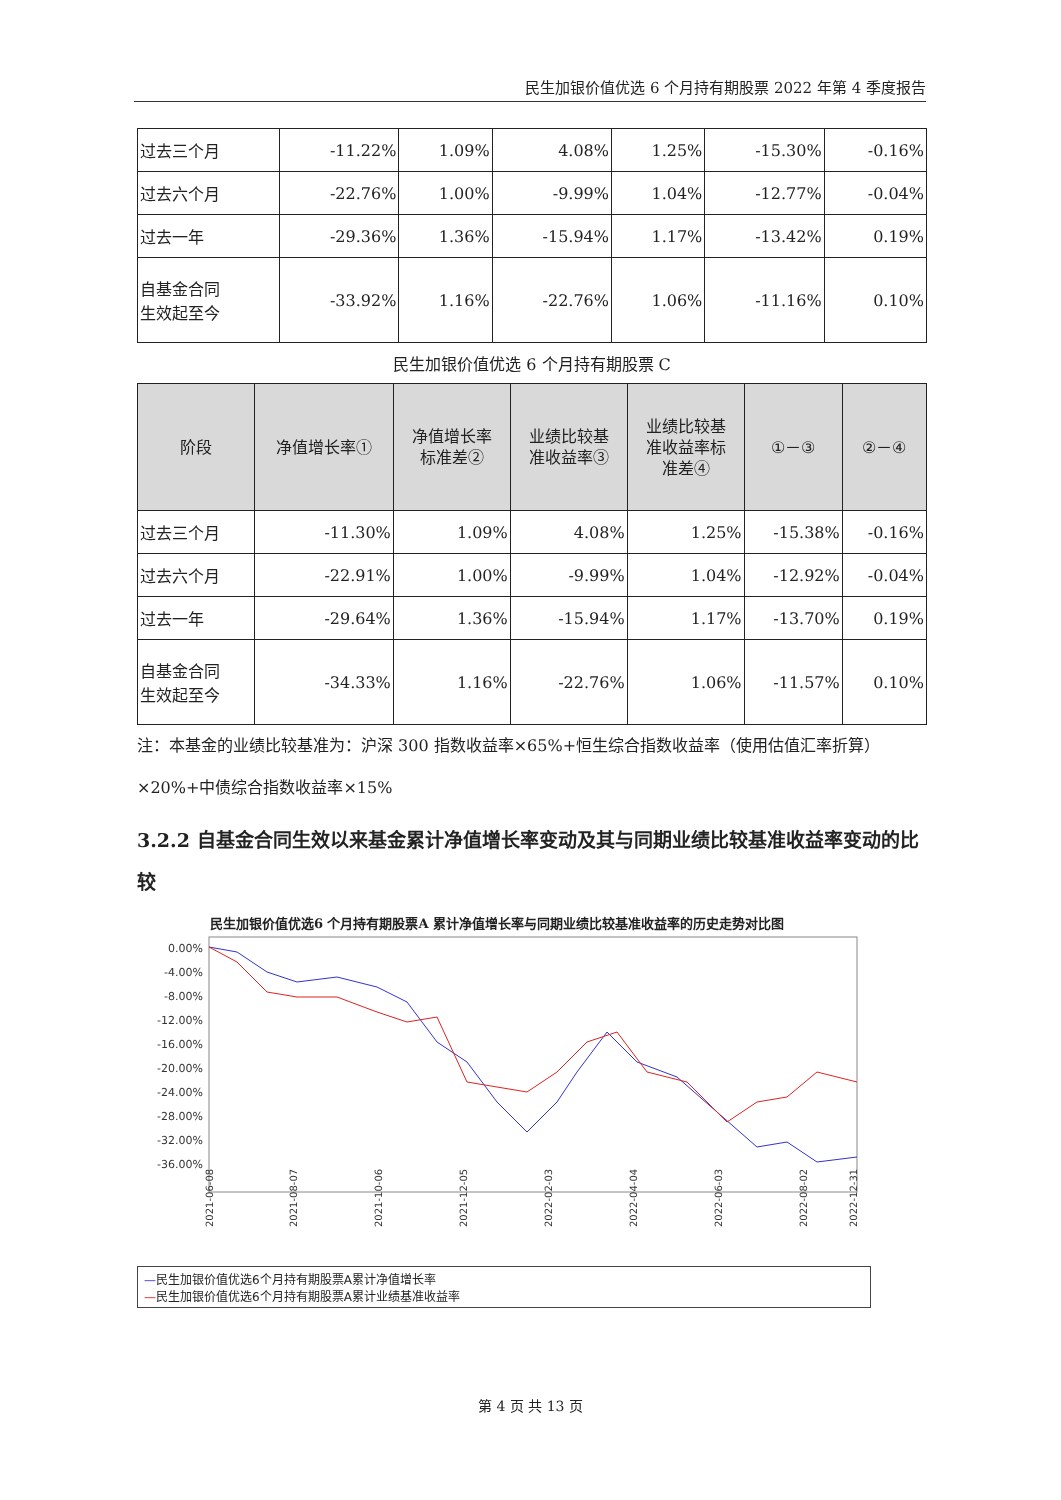民生加银价值优选 6 个月持有期股票 2022 年第 4 季度报告
| 过去三个月 | -11.22% | 1.09% | 4.08% | 1.25% | -15.30% | -0.16% |
| 过去六个月 | -22.76% | 1.00% | -9.99% | 1.04% | -12.77% | -0.04% |
| 过去一年 | -29.36% | 1.36% | -15.94% | 1.17% | -13.42% | 0.19% |
| 自基金合同 生效起至今 | -33.92% | 1.16% | -22.76% | 1.06% | -11.16% | 0.10% |
民生加银价值优选 6 个月持有期股票 C
| 阶段 | 净值增长率① | 净值增长率 标准差② | 业绩比较基 准收益率③ | 业绩比较基 准收益率标 准差④ | ①－③ | ②－④ |
| --- | --- | --- | --- | --- | --- | --- |
| 过去三个月 | -11.30% | 1.09% | 4.08% | 1.25% | -15.38% | -0.16% |
| 过去六个月 | -22.91% | 1.00% | -9.99% | 1.04% | -12.92% | -0.04% |
| 过去一年 | -29.64% | 1.36% | -15.94% | 1.17% | -13.70% | 0.19% |
| 自基金合同 生效起至今 | -34.33% | 1.16% | -22.76% | 1.06% | -11.57% | 0.10% |
注：本基金的业绩比较基准为：沪深 300 指数收益率×65%+恒生综合指数收益率（使用估值汇率折算）×20%+中债综合指数收益率×15%
3.2.2 自基金合同生效以来基金累计净值增长率变动及其与同期业绩比较基准收益率变动的比较
民生加银价值优选6 个月持有期股票A 累计净值增长率与同期业绩比较基准收益率的历史走势对比图
0.00%
-4.00%
-8.00%
-12.00%
-16.00%
-20.00%
-24.00%
-28.00%
-32.00%
-36.00%
2021-06-08
2021-08-07
2021-10-06
2021-12-05
2022-02-03
2022-04-04
2022-06-03
2022-08-02
2022-12-31
—民生加银价值优选6个月持有期股票A累计净值增长率
—民生加银价值优选6个月持有期股票A累计业绩基准收益率
第 4 页 共 13 页